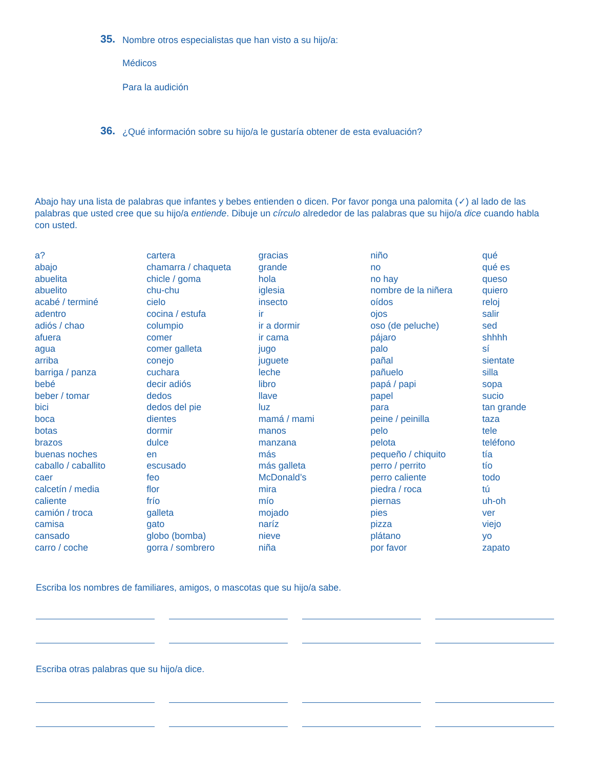35. Nombre otros especialistas que han visto a su hijo/a:
Médicos
Para la audición
36. ¿Qué información sobre su hijo/a le gustaría obtener de esta evaluación?
Abajo hay una lista de palabras que infantes y bebes entienden o dicen. Por favor ponga una palomita (✓) al lado de las palabras que usted cree que su hijo/a entiende. Dibuje un círculo alrededor de las palabras que su hijo/a dice cuando habla con usted.
| a? abajo abuelita abuelito acabé / terminé adentro adiós / chao afuera agua arriba barriga / panza bebé beber / tomar bici boca botas brazos buenas noches caballo / caballito caer calcetín / media caliente camión / troca camisa cansado carro / coche | cartera chamarra / chaqueta chicle / goma chu-chu cielo cocina / estufa columpio comer comer galleta conejo cuchara decir adiós dedos dedos del pie dientes dormir dulce en escusado feo flor frío galleta gato globo (bomba) gorra / sombrero | gracias grande hola iglesia insecto ir ir a dormir ir cama jugo juguete leche libro llave luz mamá / mami manos manzana más más galleta McDonald’s mira mío mojado naríz nieve niña | niño no no hay nombre de la niñera oídos ojos oso (de peluche) pájaro palo pañal pañuelo papá / papi papel para peine / peinilla pelo pelota pequeño / chiquito perro / perrito perro caliente piedra / roca piernas pies pizza plátano por favor | qué qué es queso quiero reloj salir sed shhhh sí sientate silla sopa sucio tan grande taza tele teléfono tía tío todo tú uh-oh ver viejo yo zapato |
Escriba los nombres de familiares, amigos, o mascotas que su hijo/a sabe.
Escriba otras palabras que su hijo/a dice.